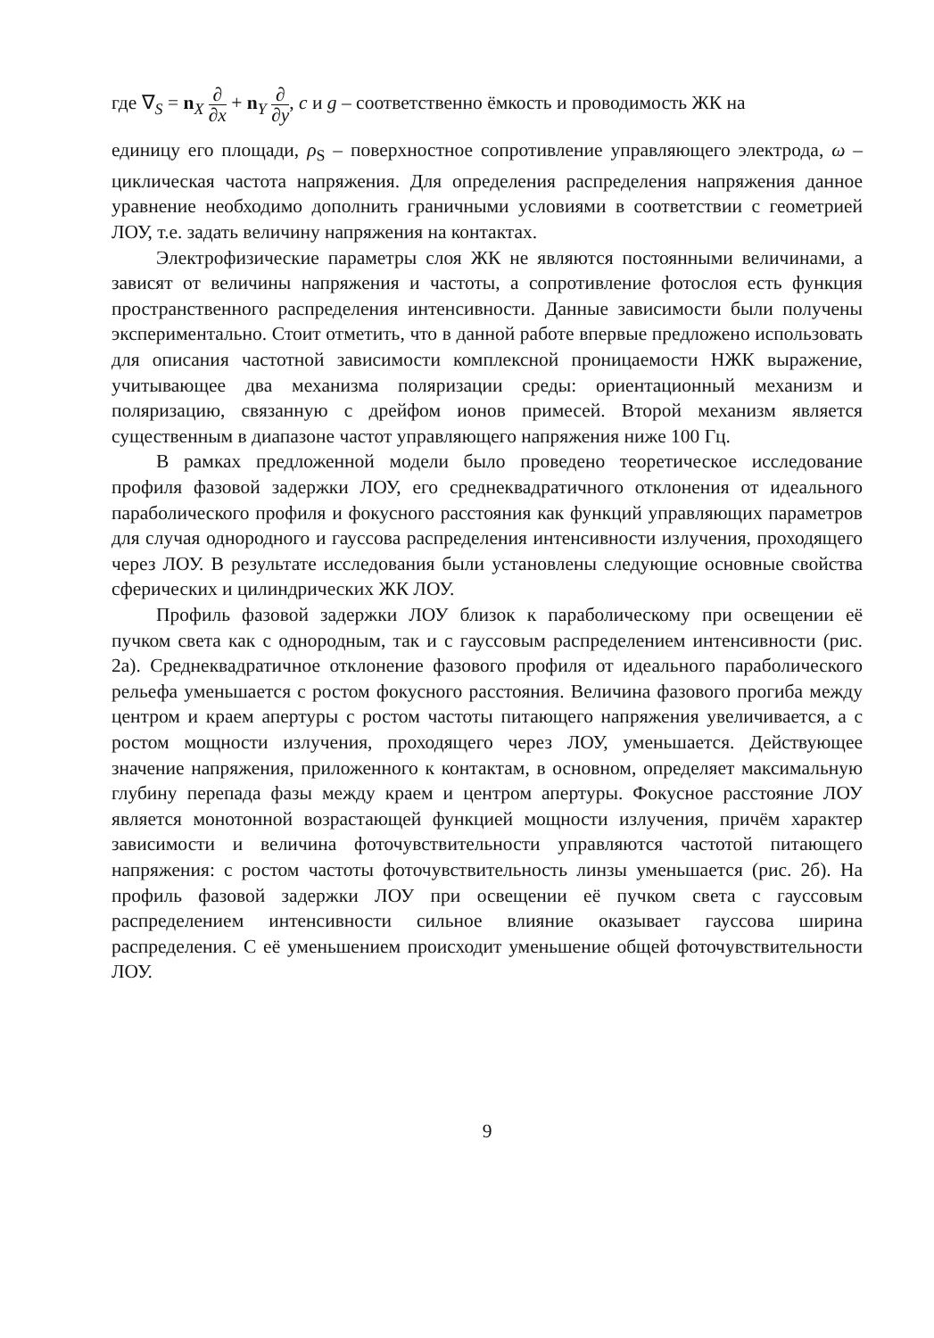где ∇<sub>S</sub> = n<sub>X</sub> ∂ ∂x + n<sub>Y</sub> ∂ ∂y, c и g – соответственно ёмкость и проводимость ЖК на
единицу его площади, ρ<sub>S</sub> – поверхностное сопротивление управляющего электрода, ω – циклическая частота напряжения. Для определения распределения напряжения данное уравнение необходимо дополнить граничными условиями в соответствии с геометрией ЛОУ, т.е. задать величину напряжения на контактах.
Электрофизические параметры слоя ЖК не являются постоянными величинами, а зависят от величины напряжения и частоты, а сопротивление фотослоя есть функция пространственного распределения интенсивности. Данные зависимости были получены экспериментально. Стоит отметить, что в данной работе впервые предложено использовать для описания частотной зависимости комплексной проницаемости НЖК выражение, учитывающее два механизма поляризации среды: ориентационный механизм и поляризацию, связанную с дрейфом ионов примесей. Второй механизм является существенным в диапазоне частот управляющего напряжения ниже 100 Гц.
В рамках предложенной модели было проведено теоретическое исследование профиля фазовой задержки ЛОУ, его среднеквадратичного отклонения от идеального параболического профиля и фокусного расстояния как функций управляющих параметров для случая однородного и гауссова распределения интенсивности излучения, проходящего через ЛОУ. В результате исследования были установлены следующие основные свойства сферических и цилиндрических ЖК ЛОУ.
Профиль фазовой задержки ЛОУ близок к параболическому при освещении её пучком света как с однородным, так и с гауссовым распределением интенсивности (рис. 2а). Среднеквадратичное отклонение фазового профиля от идеального параболического рельефа уменьшается с ростом фокусного расстояния. Величина фазового прогиба между центром и краем апертуры с ростом частоты питающего напряжения увеличивается, а с ростом мощности излучения, проходящего через ЛОУ, уменьшается. Действующее значение напряжения, приложенного к контактам, в основном, определяет максимальную глубину перепада фазы между краем и центром апертуры. Фокусное расстояние ЛОУ является монотонной возрастающей функцией мощности излучения, причём характер зависимости и величина фоточувствительности управляются частотой питающего напряжения: с ростом частоты фоточувствительность линзы уменьшается (рис. 2б). На профиль фазовой задержки ЛОУ при освещении её пучком света с гауссовым распределением интенсивности сильное влияние оказывает гауссова ширина распределения. С её уменьшением происходит уменьшение общей фоточувствительности ЛОУ.
9